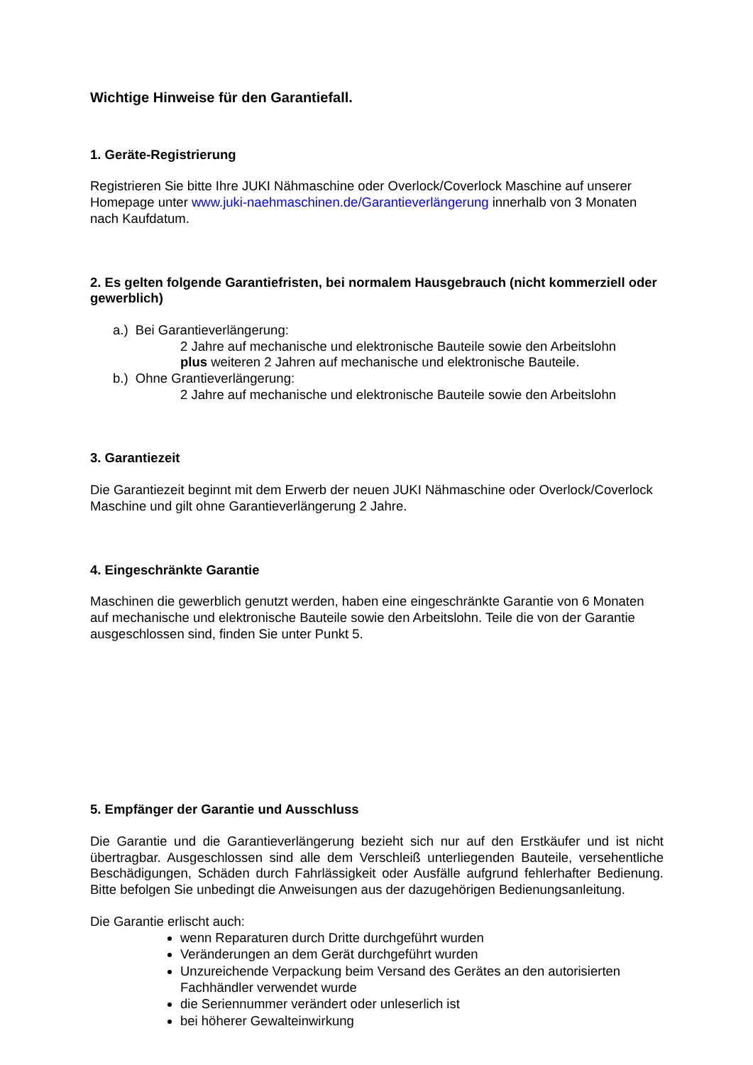Wichtige Hinweise für den Garantiefall.
1. Geräte-Registrierung
Registrieren Sie bitte Ihre JUKI Nähmaschine oder Overlock/Coverlock Maschine auf unserer Homepage unter www.juki-naehmaschinen.de/Garantieverlängerung innerhalb von 3 Monaten nach Kaufdatum.
2. Es gelten folgende Garantiefristen, bei normalem Hausgebrauch (nicht kommerziell oder gewerblich)
a.) Bei Garantieverlängerung:
2 Jahre auf mechanische und elektronische Bauteile sowie den Arbeitslohn
plus weiteren 2 Jahren auf mechanische und elektronische Bauteile.
b.) Ohne Grantieverlängerung:
2 Jahre auf mechanische und elektronische Bauteile sowie den Arbeitslohn
3. Garantiezeit
Die Garantiezeit beginnt mit dem Erwerb der neuen JUKI Nähmaschine oder Overlock/Coverlock Maschine und gilt ohne Garantieverlängerung 2 Jahre.
4. Eingeschränkte Garantie
Maschinen die gewerblich genutzt werden, haben eine eingeschränkte Garantie von 6 Monaten auf mechanische und elektronische Bauteile sowie den Arbeitslohn. Teile die von der Garantie ausgeschlossen sind, finden Sie unter Punkt 5.
5. Empfänger der Garantie und Ausschluss
Die Garantie und die Garantieverlängerung bezieht sich nur auf den Erstkäufer und ist nicht übertragbar. Ausgeschlossen sind alle dem Verschleiß unterliegenden Bauteile, versehentliche Beschädigungen, Schäden durch Fahrlässigkeit oder Ausfälle aufgrund fehlerhafter Bedienung. Bitte befolgen Sie unbedingt die Anweisungen aus der dazugehörigen Bedienungsanleitung.
Die Garantie erlischt auch:
wenn Reparaturen durch Dritte durchgeführt wurden
Veränderungen an dem Gerät durchgeführt wurden
Unzureichende Verpackung beim Versand des Gerätes an den autorisierten Fachhändler verwendet wurde
die Seriennummer verändert oder unleserlich ist
bei höherer Gewalteinwirkung